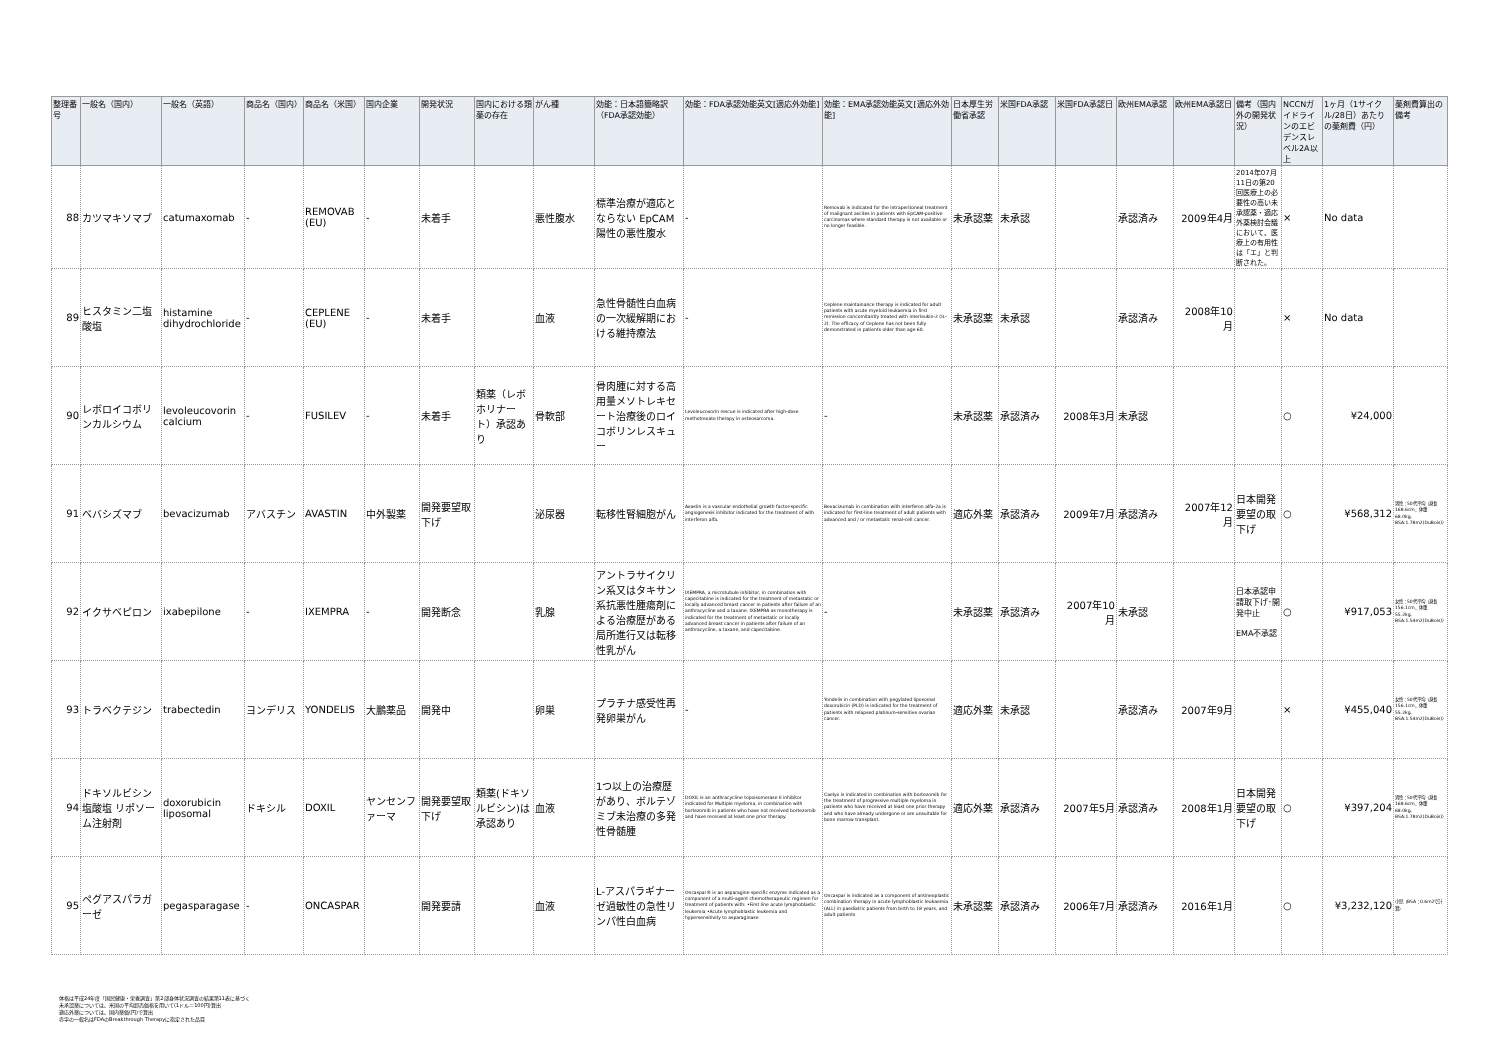| 整理番号 | 一般名（国内） | 一般名（英語） | 商品名（国内） | 商品名（米国） | 国内企業 | 開発状況 | 国内における類薬の存在 | がん種 | 効能：日本語簡略訳（FDA承認効能） | 効能：FDA承認効能英文[適応外効能] | 効能：EMA承認効能英文[適応外効能] | 日本厚生労働省承認 | 米国FDA承認 | 米国FDA承認日 | 欧州EMA承認 | 欧州EMA承認日 | 備考（国内外の開発状況） | NCCNガイドラインのエビデンスレベル2A以上 | 1ヶ月（1サイクル/28日）あたりの薬剤費（円） | 薬剤費算出の備考 |
| --- | --- | --- | --- | --- | --- | --- | --- | --- | --- | --- | --- | --- | --- | --- | --- | --- | --- | --- | --- | --- |
| 88 | カツマキソマブ | catumaxomab | - | REMOVAB (EU) | - | 未着手 | | 悪性腹水 | 標準治療が適応とならない EpCAM陽性の悪性腹水 | - | Removab is indicated for the intraperitoneal treatment of malignant ascites in patients with EpCAM-positive carcinomas where standard therapy is not available or no longer feasible. | 未承認薬 | 未承認 | | 承認済み | 2009年4月 | 2014年07月11日の第20回医療上の必要性の高い未承認薬・適応外薬検討会議において、医療上の有用性は「エ」と判断された。 | × | No data | |
| 89 | ヒスタミン二塩酸塩 | histamine dihydrochloride | - | CEPLENE (EU) | - | 未着手 | | 血液 | 急性骨髄性白血病の一次緩解期における維持療法 | - | Ceplene maintainance therapy is indicated for adult patients with acute myeloid leukaemia in first remission concomitantly treated with interleukin-2 (IL-2). The efficacy of Ceplene has not been fully demonstrated in patients older than age 60. | 未承認薬 | 未承認 | | 承認済み | 2008年10月 | | × | No data | |
| 90 | レボロイコボリンカルシウム | levoleucovorin calcium | - | FUSILEV | - | 未着手 | 類薬（レボホリナート）承認あり | 骨軟部 | 骨肉腫に対する高用量メソトレキセート治療後のロイコボリンレスキュー | Levoleucovorin rescue is indicated after high-dose methotrexate therapy in osteosarcoma. | - | 未承認薬 | 承認済み | 2008年3月 | 未承認 | | | ○ | ¥24,000 | |
| 91 | ベバシズマブ | bevacizumab | アバスチン | AVASTIN | 中外製薬 | 開発要望取下げ | | 泌尿器 | 転移性腎細胞がん | Avastin is a vascular endothelial growth factor-specific angiogenesis inhibitor indicated for the treatment of with interferon alfa. | Bevacizumab in combination with interferon alfa-2a is indicated for first-line treatment of adult patients with advanced and / or metastatic renal-cell cancer. | 適応外薬 | 承認済み | 2009年7月 | 承認済み | 2007年12月 | 日本開発要望の取下げ | ○ | ¥568,312 | 男性：50代平均（身長168.6cm、体重68.0kg、BSA:1.78m2(DuBois)） |
| 92 | イクサベピロン | ixabepilone | - | IXEMPRA | - | 開発断念 | | 乳腺 | アントラサイクリン系又はタキサン系抗悪性腫瘍剤による治療歴がある局所進行又は転移性乳がん | IXEMPRA, a microtubule inhibitor, in combination with capecitabine is indicated for the treatment of metastatic or locally advanced breast cancer in patients after failure of an anthracycline and a taxane. IXEMPRA as monotherapy is indicated for the treatment of metastatic or locally advanced breast cancer in patients after failure of an anthracycline, a taxane, and capecitabine. | - | 未承認薬 | 承認済み | 2007年10月 | 未承認 | | 日本承認申請取下げ･開発中止 EMA不承認 | ○ | ¥917,053 | 女性：50代平均（身長156.1cm、体重55.2kg、BSA:1.54m2(DuBois)） |
| 93 | トラベクテジン | trabectedin | ヨンデリス | YONDELIS | 大鵬薬品 | 開発中 | | 卵巣 | プラチナ感受性再発卵巣がん | - | Yondelis in combination with pegylated liposomal doxorubicin (PLD) is indicated for the treatment of patients with relapsed platinum-sensitive ovarian cancer. | 適応外薬 | 未承認 | | 承認済み | 2007年9月 | | × | ¥455,040 | 女性：50代平均（身長156.1cm、体重55.2kg、BSA:1.54m2(DuBois)） |
| 94 | ドキソルビシン塩酸塩 リポソーム注射剤 | doxorubicin liposomal | ドキシル | DOXIL | ヤンセンファーマ | 開発要望取下げ | 類薬(ドキソルビシン)は承認あり | 血液 | 1つ以上の治療歴があり、ボルテゾミブ未治療の多発性骨髄腫 | DOXIL is an anthracycline topoisomerase II inhibitor indicated for Multiple myeloma, in combination with bortezomib in patients who have not received bortezomib and have received at least one prior therapy. | Caelyx is indicated in combination with bortezomib for the treatment of progressive multiple myeloma in patients who have received at least one prior therapy and who have already undergone or are unsuitable for bone marrow transplant. | 適応外薬 | 承認済み | 2007年5月 | 承認済み | 2008年1月 | 日本開発要望の取下げ | ○ | ¥397,204 | 男性：50代平均（身長168.6cm、体重68.0kg、BSA:1.78m2(DuBois)） |
| 95 | ペグアスパラガーゼ | pegasparagase | - | ONCASPAR | | 開発要請 | | 血液 | L-アスパラギナーゼ過敏性の急性リンパ性白血病 | Oncaspar® is an asparagine specific enzyme indicated as a component of a multi-agent chemotherapeutic regimen for treatment of patients with: •First line acute lymphoblastic leukemia •Acute lymphoblastic leukemia and hypersensitivity to asparaginase | Oncaspar is indicated as a component of antineoplastic combination therapy in acute lymphoblastic leukaemia (ALL) in paediatric patients from birth to 18 years, and adult patients | 未承認薬 | 承認済み | 2006年7月 | 承認済み | 2016年1月 | | ○ | ¥3,232,120 | 小児（BSA：0.6m2で計算） |
体格は平成24年度「国民健康・栄養調査」第2部身体状況調査の結果第11表に基づく
未承認薬については、米国の平均卸売価格を用いて(1ドル＝100円)算出
適応外薬については、国内薬価(円)で算出
赤字の一般名はFDAのBreakthrough Therapyに指定された品目